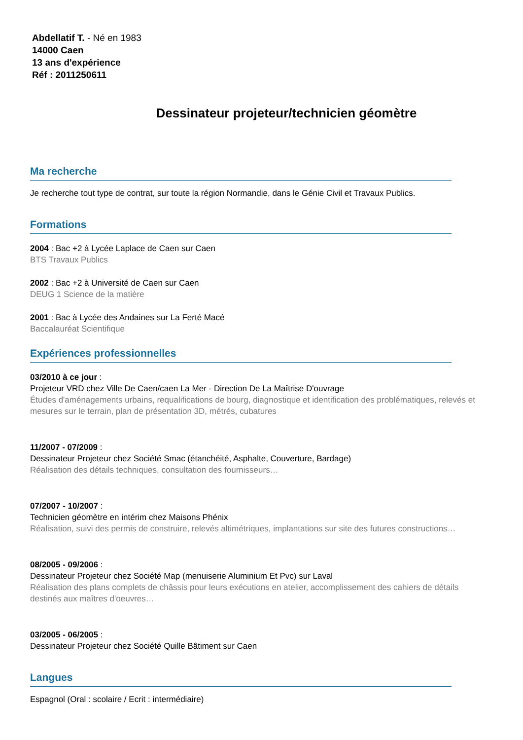Abdellatif T. - Né en 1983
14000 Caen
13 ans d'expérience
Réf : 2011250611
Dessinateur projeteur/technicien géomètre
Ma recherche
Je recherche tout type de contrat, sur toute la région Normandie, dans le Génie Civil et Travaux Publics.
Formations
2004 : Bac +2 à Lycée Laplace de Caen sur Caen
BTS Travaux Publics
2002 : Bac +2 à Université de Caen sur Caen
DEUG 1 Science de la matière
2001 : Bac à Lycée des Andaines sur La Ferté Macé
Baccalauréat Scientifique
Expériences professionnelles
03/2010 à ce jour :
Projeteur VRD chez Ville De Caen/caen La Mer - Direction De La Maîtrise D'ouvrage
Études d'aménagements urbains, requalifications de bourg, diagnostique et identification des problématiques, relevés et mesures sur le terrain, plan de présentation 3D, métrés, cubatures
11/2007 - 07/2009 :
Dessinateur Projeteur chez Société Smac (étanchéité, Asphalte, Couverture, Bardage)
Réalisation des détails techniques, consultation des fournisseurs…
07/2007 - 10/2007 :
Technicien géomètre en intérim chez Maisons Phénix
Réalisation, suivi des permis de construire, relevés altimétriques, implantations sur site des futures constructions…
08/2005 - 09/2006 :
Dessinateur Projeteur chez Société Map (menuiserie Aluminium Et Pvc) sur Laval
Réalisation des plans complets de châssis pour leurs exécutions en atelier, accomplissement des cahiers de détails destinés aux maîtres d'oeuvres…
03/2005 - 06/2005 :
Dessinateur Projeteur chez Société Quille Bâtiment sur Caen
Langues
Espagnol (Oral : scolaire / Ecrit : intermédiaire)